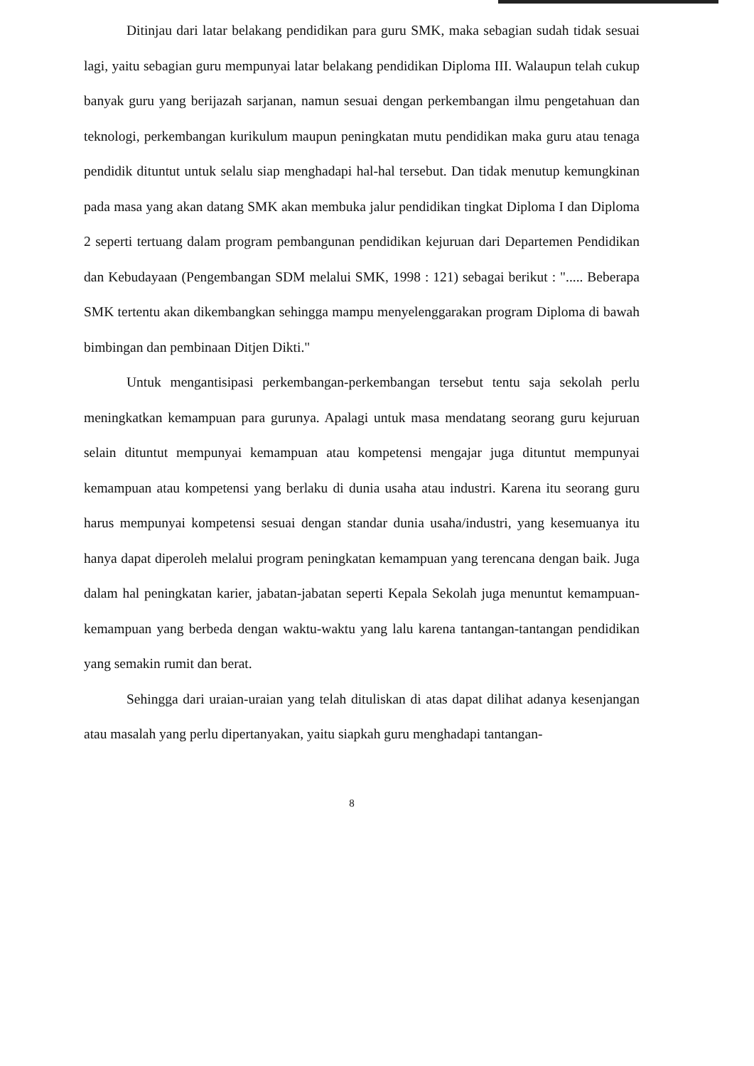Ditinjau dari latar belakang pendidikan para guru SMK, maka sebagian sudah tidak sesuai lagi, yaitu sebagian guru mempunyai latar belakang pendidikan Diploma III. Walaupun telah cukup banyak guru yang berijazah sarjanan, namun sesuai dengan perkembangan ilmu pengetahuan dan teknologi, perkembangan kurikulum maupun peningkatan mutu pendidikan maka guru atau tenaga pendidik dituntut untuk selalu siap menghadapi hal-hal tersebut. Dan tidak menutup kemungkinan pada masa yang akan datang SMK akan membuka jalur pendidikan tingkat Diploma I dan Diploma 2 seperti tertuang dalam program pembangunan pendidikan kejuruan dari Departemen Pendidikan dan Kebudayaan (Pengembangan SDM melalui SMK, 1998 : 121) sebagai berikut : "..... Beberapa SMK tertentu akan dikembangkan sehingga mampu menyelenggarakan program Diploma di bawah bimbingan dan pembinaan Ditjen Dikti."
Untuk mengantisipasi perkembangan-perkembangan tersebut tentu saja sekolah perlu meningkatkan kemampuan para gurunya. Apalagi untuk masa mendatang seorang guru kejuruan selain dituntut mempunyai kemampuan atau kompetensi mengajar juga dituntut mempunyai kemampuan atau kompetensi yang berlaku di dunia usaha atau industri. Karena itu seorang guru harus mempunyai kompetensi sesuai dengan standar dunia usaha/industri, yang kesemuanya itu hanya dapat diperoleh melalui program peningkatan kemampuan yang terencana dengan baik. Juga dalam hal peningkatan karier, jabatan-jabatan seperti Kepala Sekolah juga menuntut kemampuan-kemampuan yang berbeda dengan waktu-waktu yang lalu karena tantangan-tantangan pendidikan yang semakin rumit dan berat.
Sehingga dari uraian-uraian yang telah dituliskan di atas dapat dilihat adanya kesenjangan atau masalah yang perlu dipertanyakan, yaitu siapkah guru menghadapi tantangan-
8